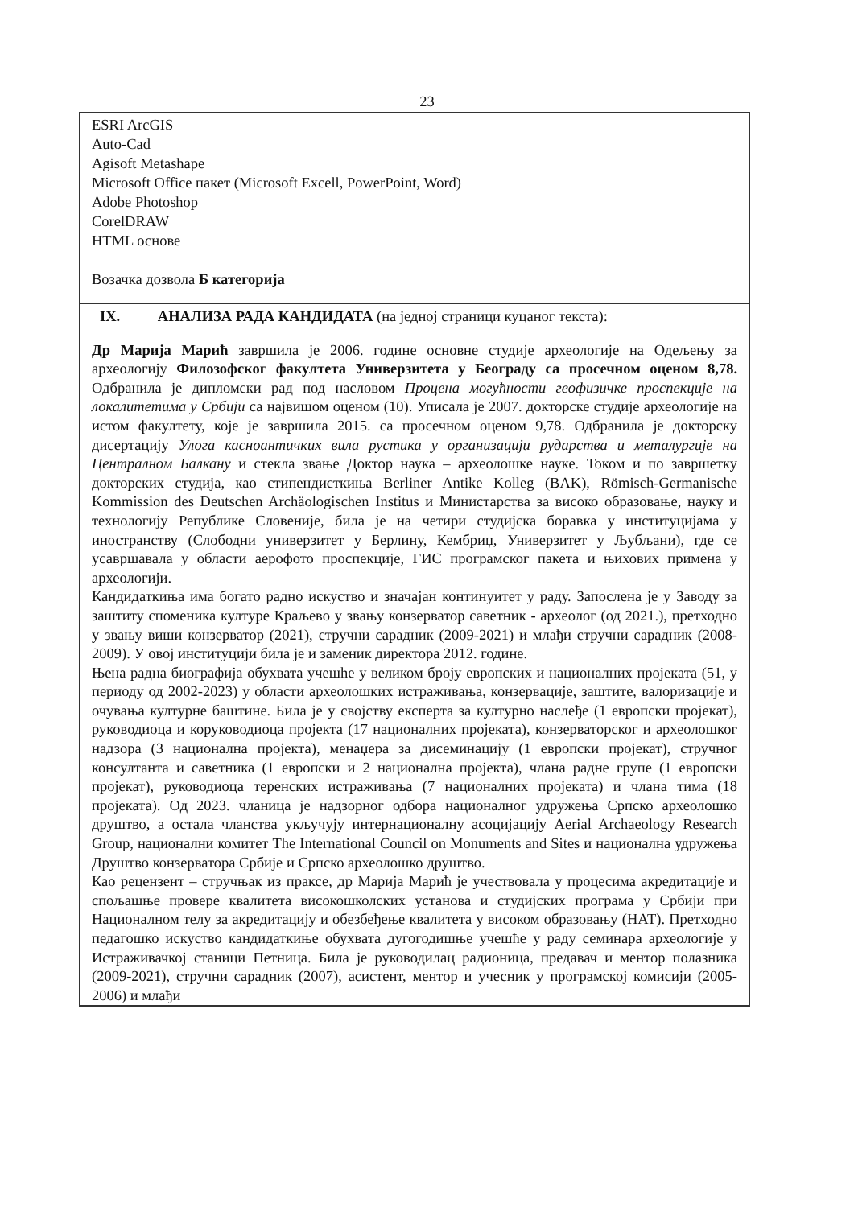23
ESRI ArcGIS
Auto-Cad
Agisoft Metashape
Microsoft Office пакет (Microsoft Excell, PowerPoint, Word)
Adobe Photoshop
CorelDRAW
HTML основе
Возачка дозвола Б категорија
IX. АНАЛИЗА РАДА КАНДИДАТА (на једној страници куцаног текста):
Др Марија Марић завршила је 2006. године основне студије археологије на Одељењу за археологију Филозофског факултета Универзитета у Београду са просечном оценом 8,78. Одбранила је дипломски рад под насловом Процена могућности геофизичке проспекције на локалитетима у Србији са највишом оценом (10). Уписала је 2007. докторске студије археологије на истом факултету, које је завршила 2015. са просечном оценом 9,78. Одбранила је докторску дисертацију Улога касноантичких вила рустика у организацији рударства и металургије на Централном Балкану и стекла звање Доктор наука – археолошке науке. Током и по завршетку докторских студија, као стипендисткиња Berliner Antike Kolleg (BAK), Römisch-Germanische Kommission des Deutschen Archäologischen Institus и Министарства за високо образовање, науку и технологију Републике Словеније, била је на четири студијска боравка у институцијама у иностранству (Слободни универзитет у Берлину, Кембриџ, Универзитет у Љубљани), где се усавршавала у области аерофото проспекције, ГИС програмског пакета и њихових примена у археологији.
Кандидаткиња има богато радно искуство и значајан континуитет у раду. Запослена је у Заводу за заштиту споменика културе Краљево у звању конзерватор саветник - археолог (од 2021.), претходно у звању виши конзерватор (2021), стручни сарадник (2009-2021) и млађи стручни сарадник (2008-2009). У овој институцији била је и заменик директора 2012. године.
Њена радна биографија обухвата учешће у великом броју европских и националних пројеката (51, у периоду од 2002-2023) у области археолошких истраживања, конзервације, заштите, валоризације и очувања културне баштине. Била је у својству експерта за културно наслеђе (1 европски пројекат), руководиоца и коруководиоца пројекта (17 националних пројеката), конзерваторског и археолошког надзора (3 национална пројекта), менаџера за дисеминацију (1 европски пројекат), стручног консултанта и саветника (1 европски и 2 национална пројекта), члана радне групе (1 европски пројекат), руководиоца теренских истраживања (7 националних пројеката) и члана тима (18 пројеката). Од 2023. чланица је надзорног одбора националног удружења Српско археолошко друштво, а остала чланства укључују интернационалну асоцијацију Aerial Archaeology Research Group, национални комитет The International Council on Monuments and Sites и национална удружења Друштво конзерватора Србије и Српско археолошко друштво.
Као рецензент – стручњак из праксе, др Марија Марић је учествовала у процесима акредитације и спољашње провере квалитета високошколских установа и студијских програма у Србији при Националном телу за акредитацију и обезбеђење квалитета у високом образовању (НАТ). Претходно педагошко искуство кандидаткиње обухвата дугогодишње учешће у раду семинара археологије у Истраживачкој станици Петница. Била је руководилац радионица, предавач и ментор полазника (2009-2021), стручни сарадник (2007), асистент, ментор и учесник у програмској комисији (2005-2006) и млађи